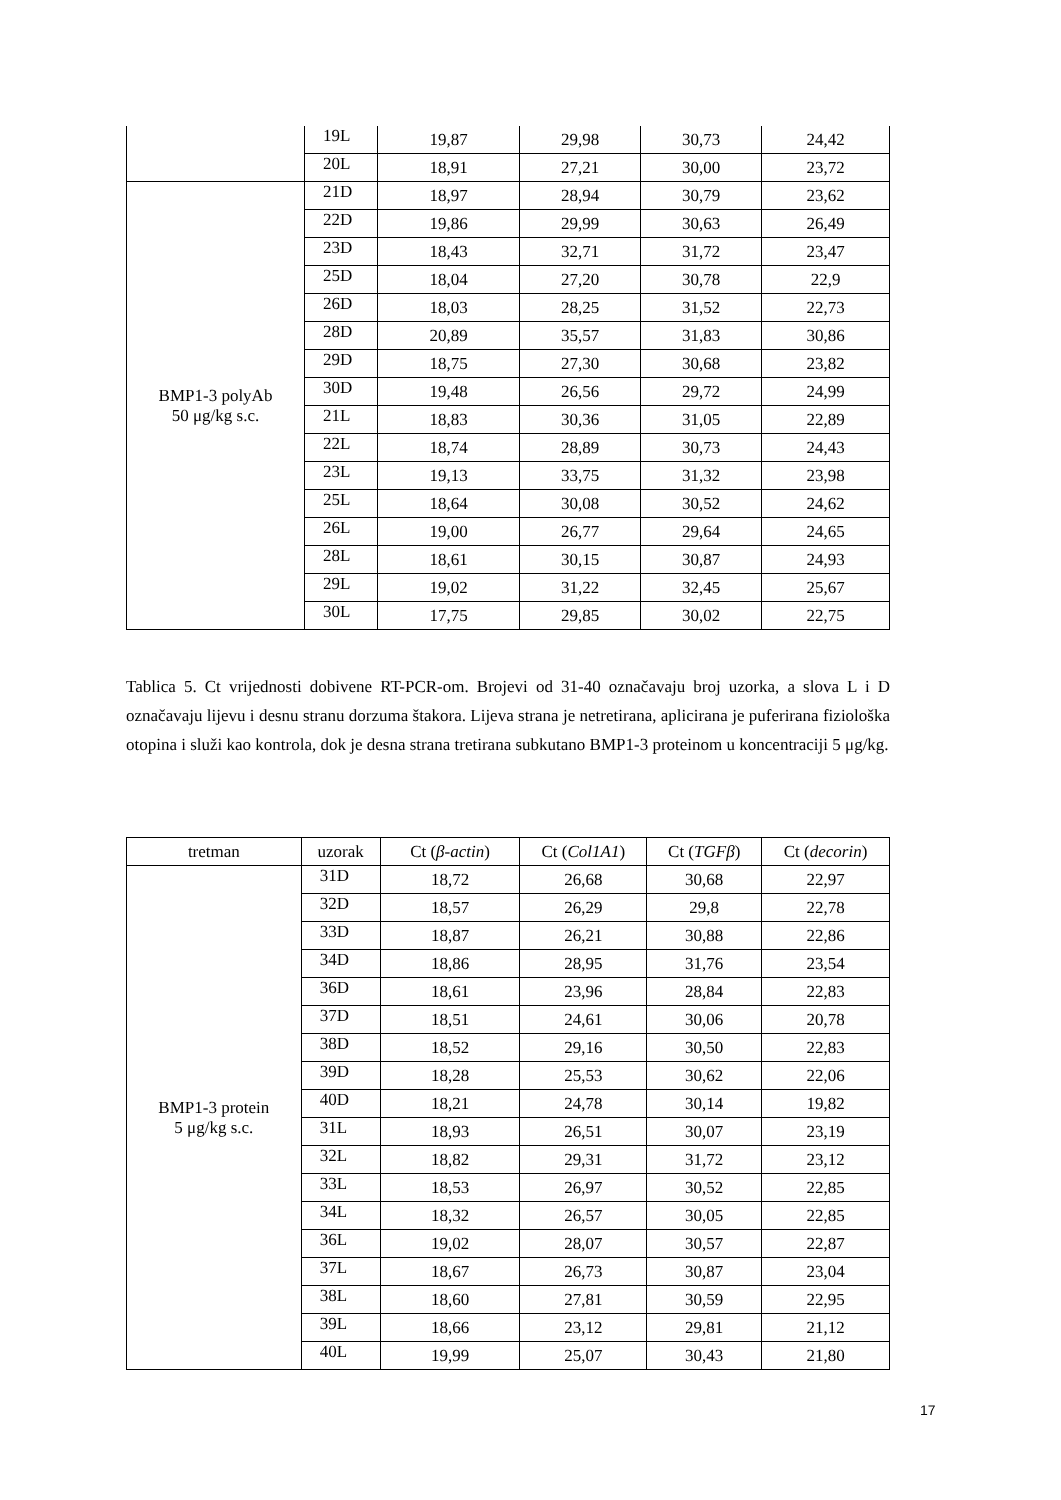| | 19L | 19,87 | 29,98 | 30,73 | 24,42 |
| | 20L | 18,91 | 27,21 | 30,00 | 23,72 |
| BMP1-3 polyAb 50 μg/kg s.c. | 21D | 18,97 | 28,94 | 30,79 | 23,62 |
| | 22D | 19,86 | 29,99 | 30,63 | 26,49 |
| | 23D | 18,43 | 32,71 | 31,72 | 23,47 |
| | 25D | 18,04 | 27,20 | 30,78 | 22,9 |
| | 26D | 18,03 | 28,25 | 31,52 | 22,73 |
| | 28D | 20,89 | 35,57 | 31,83 | 30,86 |
| | 29D | 18,75 | 27,30 | 30,68 | 23,82 |
| | 30D | 19,48 | 26,56 | 29,72 | 24,99 |
| | 21L | 18,83 | 30,36 | 31,05 | 22,89 |
| | 22L | 18,74 | 28,89 | 30,73 | 24,43 |
| | 23L | 19,13 | 33,75 | 31,32 | 23,98 |
| | 25L | 18,64 | 30,08 | 30,52 | 24,62 |
| | 26L | 19,00 | 26,77 | 29,64 | 24,65 |
| | 28L | 18,61 | 30,15 | 30,87 | 24,93 |
| | 29L | 19,02 | 31,22 | 32,45 | 25,67 |
| | 30L | 17,75 | 29,85 | 30,02 | 22,75 |
Tablica 5. Ct vrijednosti dobivene RT-PCR-om. Brojevi od 31-40 označavaju broj uzorka, a slova L i D označavaju lijevu i desnu stranu dorzuma štakora. Lijeva strana je netretirana, aplicirana je puferirana fiziološka otopina i služi kao kontrola, dok je desna strana tretirana subkutano BMP1-3 proteinom u koncentraciji 5 μg/kg.
| tretman | uzorak | Ct ( β-actin ) | Ct ( Col1A1 ) | Ct ( TGFβ ) | Ct ( decorin ) |
| --- | --- | --- | --- | --- | --- |
| BMP1-3 protein 5 μg/kg s.c. | 31D | 18,72 | 26,68 | 30,68 | 22,97 |
| | 32D | 18,57 | 26,29 | 29,8 | 22,78 |
| | 33D | 18,87 | 26,21 | 30,88 | 22,86 |
| | 34D | 18,86 | 28,95 | 31,76 | 23,54 |
| | 36D | 18,61 | 23,96 | 28,84 | 22,83 |
| | 37D | 18,51 | 24,61 | 30,06 | 20,78 |
| | 38D | 18,52 | 29,16 | 30,50 | 22,83 |
| | 39D | 18,28 | 25,53 | 30,62 | 22,06 |
| | 40D | 18,21 | 24,78 | 30,14 | 19,82 |
| | 31L | 18,93 | 26,51 | 30,07 | 23,19 |
| | 32L | 18,82 | 29,31 | 31,72 | 23,12 |
| | 33L | 18,53 | 26,97 | 30,52 | 22,85 |
| | 34L | 18,32 | 26,57 | 30,05 | 22,85 |
| | 36L | 19,02 | 28,07 | 30,57 | 22,87 |
| | 37L | 18,67 | 26,73 | 30,87 | 23,04 |
| | 38L | 18,60 | 27,81 | 30,59 | 22,95 |
| | 39L | 18,66 | 23,12 | 29,81 | 21,12 |
| | 40L | 19,99 | 25,07 | 30,43 | 21,80 |
17